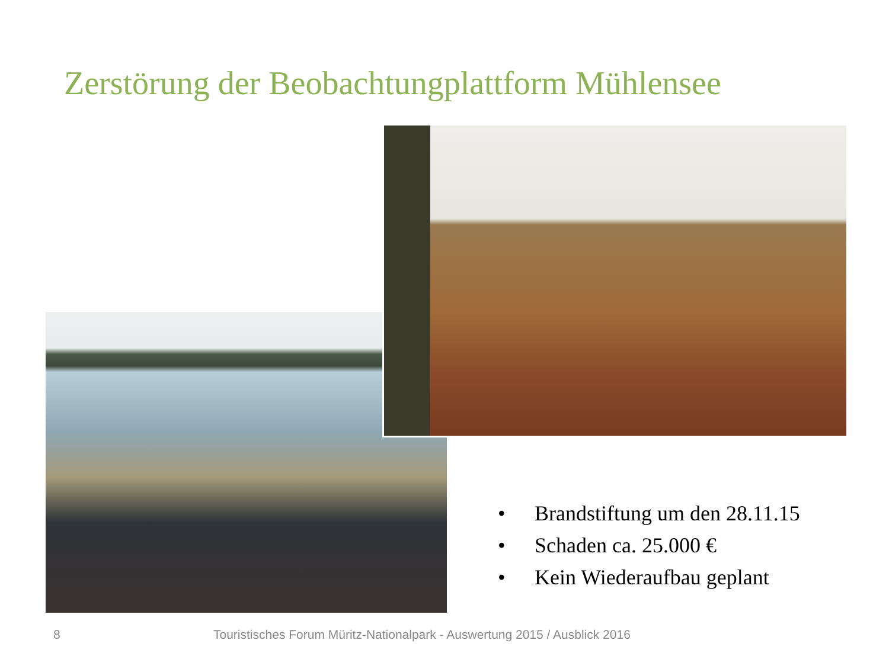Zerstörung der Beobachtungplattform Mühlensee
• Brandstiftung um den 28.11.15
• Schaden ca. 25.000 €
• Kein Wiederaufbau geplant
8
Touristisches Forum Müritz-Nationalpark - Auswertung 2015 / Ausblick 2016